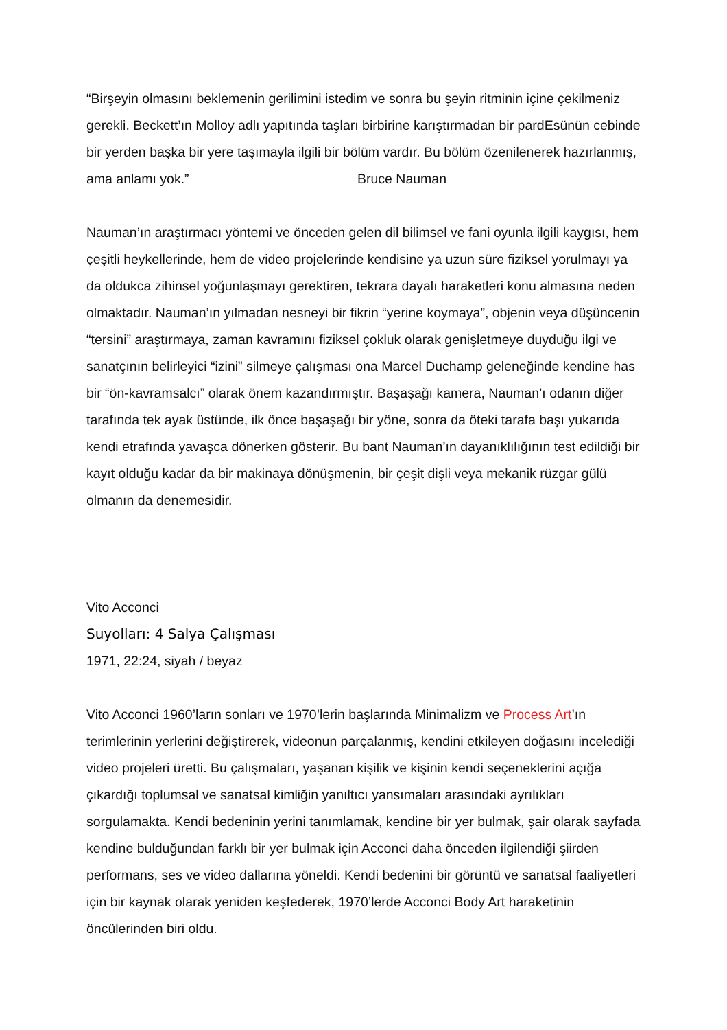“Birşeyin olmasını beklemenin gerilimini istedim ve sonra bu şeyin ritminin içine çekilmeniz gerekli. Beckett’ın Molloy adlı yapıtında taşları birbirine karıştırmadan bir pardEsünün cebinde bir yerden başka bir yere taşımayla ilgili bir bölüm vardır. Bu bölüm özenilenerek hazırlanmış, ama anlamı yok.” Bruce Nauman
Nauman’ın araştırmacı yöntemi ve önceden gelen dil bilimsel ve fani oyunla ilgili kaygısı, hem çeşitli heykellerinde, hem de video projelerinde kendisine ya uzun süre fiziksel yorulmayı ya da oldukca zihinsel yoğunlaşmayı gerektiren, tekrara dayalı haraketleri konu almasına neden olmaktadır. Nauman’ın yılmadan nesneyi bir fikrin “yerine koymaya”, objenin veya düşüncenin “tersini” araştırmaya, zaman kavramını fiziksel çokluk olarak genişletmeye duyduğu ilgi ve sanatçının belirleyici “izini” silmeye çalışması ona Marcel Duchamp geleneğinde kendine has bir “ön-kavramsalcı” olarak önem kazandırmıştır. Başaşağı kamera, Nauman’ı odanın diğer tarafında tek ayak üstünde, ilk önce başaşağı bir yöne, sonra da öteki tarafa başı yukarıda kendi etrafında yavaşca dönerken gösterir. Bu bant Nauman’ın dayanıklılığının test edildiği bir kayıt olduğu kadar da bir makinaya dönüşmenin, bir çeşit dişli veya mekanik rüzgar gülü olmanın da denemesidir.
Vito Acconci
Suyolları: 4 Salya Çalışması
1971, 22:24, siyah / beyaz
Vito Acconci 1960’ların sonları ve 1970’lerin başlarında Minimalizm ve Process Art’ın terimlerinin yerlerini değiştirerek, videonun parçalanmış, kendini etkileyen doğasını incelediği video projeleri üretti. Bu çalışmaları, yaşanan kişilik ve kişinin kendi seçeneklerini açığa çıkardığı toplumsal ve sanatsal kimliğin yanıltıcı yansımaları arasındaki ayrılıkları sorgulamakta. Kendi bedeninin yerini tanımlamak, kendine bir yer bulmak, şair olarak sayfada kendine bulduğundan farklı bir yer bulmak için Acconci daha önceden ilgilendiği şiirden performans, ses ve video dallarına yöneldi. Kendi bedenini bir görüntü ve sanatsal faaliyetleri için bir kaynak olarak yeniden keşfederek, 1970’lerde Acconci Body Art haraketinin öncülerinden biri oldu.